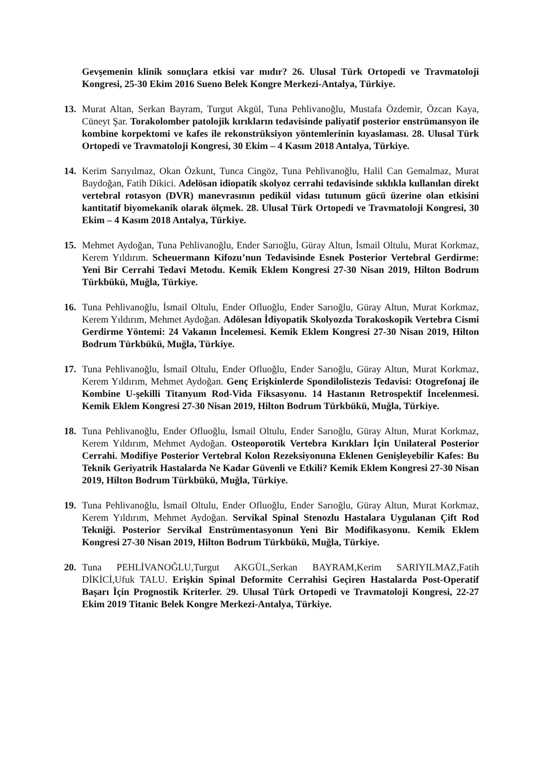Gevşemenin klinik sonuçlara etkisi var mıdır? 26. Ulusal Türk Ortopedi ve Travmatoloji Kongresi, 25-30 Ekim 2016 Sueno Belek Kongre Merkezi-Antalya, Türkiye.
13. Murat Altan, Serkan Bayram, Turgut Akgül, Tuna Pehlivanoğlu, Mustafa Özdemir, Özcan Kaya, Cüneyt Şar. Torakolomber patolojik kırıkların tedavisinde paliyatif posterior enstrümansyon ile kombine korpektomi ve kafes ile rekonstrüksiyon yöntemlerinin kıyaslaması. 28. Ulusal Türk Ortopedi ve Travmatoloji Kongresi, 30 Ekim – 4 Kasım 2018 Antalya, Türkiye.
14. Kerim Sarıyılmaz, Okan Özkunt, Tunca Cingöz, Tuna Pehlivanoğlu, Halil Can Gemalmaz, Murat Baydoğan, Fatih Dikici. Adelösan idiopatik skolyoz cerrahi tedavisinde sıklıkla kullanılan direkt vertebral rotasyon (DVR) manevrasının pedikül vidası tutunum gücü üzerine olan etkisini kantitatif biyomekanik olarak ölçmek. 28. Ulusal Türk Ortopedi ve Travmatoloji Kongresi, 30 Ekim – 4 Kasım 2018 Antalya, Türkiye.
15. Mehmet Aydoğan, Tuna Pehlivanoğlu, Ender Sarıoğlu, Güray Altun, İsmail Oltulu, Murat Korkmaz, Kerem Yıldırım. Scheuermann Kifozu’nun Tedavisinde Esnek Posterior Vertebral Gerdirme: Yeni Bir Cerrahi Tedavi Metodu. Kemik Eklem Kongresi 27-30 Nisan 2019, Hilton Bodrum Türkbükü, Muğla, Türkiye.
16. Tuna Pehlivanoğlu, İsmail Oltulu, Ender Ofluoğlu, Ender Sarıoğlu, Güray Altun, Murat Korkmaz, Kerem Yıldırım, Mehmet Aydoğan. Adölesan İdiyopatik Skolyozda Torakoskopik Vertebra Cismi Gerdirme Yöntemi: 24 Vakanın İncelemesi. Kemik Eklem Kongresi 27-30 Nisan 2019, Hilton Bodrum Türkbükü, Muğla, Türkiye.
17. Tuna Pehlivanoğlu, İsmail Oltulu, Ender Ofluoğlu, Ender Sarıoğlu, Güray Altun, Murat Korkmaz, Kerem Yıldırım, Mehmet Aydoğan. Genç Erişkinlerde Spondilolistezis Tedavisi: Otogrefonaj ile Kombine U-şekilli Titanyum Rod-Vida Fiksasyonu. 14 Hastanın Retrospektif İncelenmesi. Kemik Eklem Kongresi 27-30 Nisan 2019, Hilton Bodrum Türkbükü, Muğla, Türkiye.
18. Tuna Pehlivanoğlu, Ender Ofluoğlu, İsmail Oltulu, Ender Sarıoğlu, Güray Altun, Murat Korkmaz, Kerem Yıldırım, Mehmet Aydoğan. Osteoporotik Vertebra Kırıkları İçin Unilateral Posterior Cerrahi. Modifiye Posterior Vertebral Kolon Rezeksiyonuna Eklenen Genişleyebilir Kafes: Bu Teknik Geriyatrik Hastalarda Ne Kadar Güvenli ve Etkili? Kemik Eklem Kongresi 27-30 Nisan 2019, Hilton Bodrum Türkbükü, Muğla, Türkiye.
19. Tuna Pehlivanoğlu, İsmail Oltulu, Ender Ofluoğlu, Ender Sarıoğlu, Güray Altun, Murat Korkmaz, Kerem Yıldırım, Mehmet Aydoğan. Servikal Spinal Stenozlu Hastalara Uygulanan Çift Rod Tekniği. Posterior Servikal Enstrümentasyonun Yeni Bir Modifikasyonu. Kemik Eklem Kongresi 27-30 Nisan 2019, Hilton Bodrum Türkbükü, Muğla, Türkiye.
20. Tuna PEHLİVANOĞLU,Turgut AKGÜL,Serkan BAYRAM,Kerim SARIYILMAZ,Fatih DİKİCİ,Ufuk TALU. Erişkin Spinal Deformite Cerrahisi Geçiren Hastalarda Post-Operatif Başarı İçin Prognostik Kriterler. 29. Ulusal Türk Ortopedi ve Travmatoloji Kongresi, 22-27 Ekim 2019 Titanic Belek Kongre Merkezi-Antalya, Türkiye.